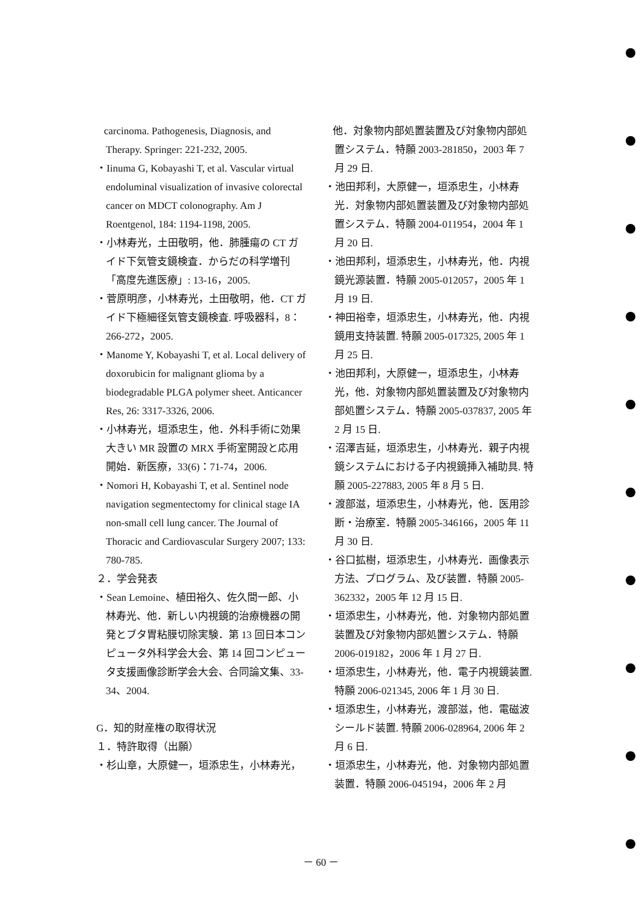carcinoma. Pathogenesis, Diagnosis, and Therapy. Springer: 221-232, 2005.
・Iinuma G, Kobayashi T, et al. Vascular virtual endoluminal visualization of invasive colorectal cancer on MDCT colonography. Am J Roentgenol, 184: 1194-1198, 2005.
・小林寿光，土田敬明，他．肺腫瘍の CT ガイド下気管支鏡検査．からだの科学増刊「高度先進医療」: 13-16，2005.
・菅原明彦，小林寿光，土田敬明，他．CT ガイド下極細径気管支鏡検査. 呼吸器科，8：266-272，2005.
・Manome Y, Kobayashi T, et al. Local delivery of doxorubicin for malignant glioma by a biodegradable PLGA polymer sheet. Anticancer Res, 26: 3317-3326, 2006.
・小林寿光，垣添忠生，他．外科手術に効果大きい MR 設置の MRX 手術室開設と応用開始．新医療，33(6)：71-74，2006.
・Nomori H, Kobayashi T, et al. Sentinel node navigation segmentectomy for clinical stage IA non-small cell lung cancer. The Journal of Thoracic and Cardiovascular Surgery 2007; 133: 780-785.
２．学会発表
・Sean Lemoine、植田裕久、佐久間一郎、小林寿光、他．新しい内視鏡的治療機器の開発とブタ胃粘膜切除実験．第 13 回日本コンピュータ外科学会大会、第 14 回コンピュータ支援画像診断学会大会、合同論文集、33-34、2004.
G．知的財産権の取得状況
１．特許取得（出願）
・杉山章，大原健一，垣添忠生，小林寿光，
他．対象物内部処置装置及び対象物内部処置システム．特願 2003-281850，2003 年 7 月 29 日.
・池田邦利，大原健一，垣添忠生，小林寿光．対象物内部処置装置及び対象物内部処置システム．特願 2004-011954，2004 年 1 月 20 日.
・池田邦利，垣添忠生，小林寿光，他．内視鏡光源装置．特願 2005-012057，2005 年 1 月 19 日.
・神田裕幸，垣添忠生，小林寿光，他．内視鏡用支持装置. 特願 2005-017325, 2005 年 1 月 25 日.
・池田邦利，大原健一，垣添忠生，小林寿光，他．対象物内部処置装置及び対象物内部処置システム．特願 2005-037837, 2005 年 2 月 15 日.
・沼澤吉延，垣添忠生，小林寿光．親子内視鏡システムにおける子内視鏡挿入補助具. 特願 2005-227883, 2005 年 8 月 5 日.
・渡部滋，垣添忠生，小林寿光，他．医用診断・治療室．特願 2005-346166，2005 年 11 月 30 日.
・谷口拡樹，垣添忠生，小林寿光．画像表示方法、プログラム、及び装置．特願 2005-362332，2005 年 12 月 15 日.
・垣添忠生，小林寿光，他．対象物内部処置装置及び対象物内部処置システム．特願 2006-019182，2006 年 1 月 27 日.
・垣添忠生，小林寿光，他．電子内視鏡装置. 特願 2006-021345, 2006 年 1 月 30 日.
・垣添忠生，小林寿光，渡部滋，他．電磁波シールド装置. 特願 2006-028964, 2006 年 2 月 6 日.
・垣添忠生，小林寿光，他．対象物内部処置装置．特願 2006-045194，2006 年 2 月
－ 60 －